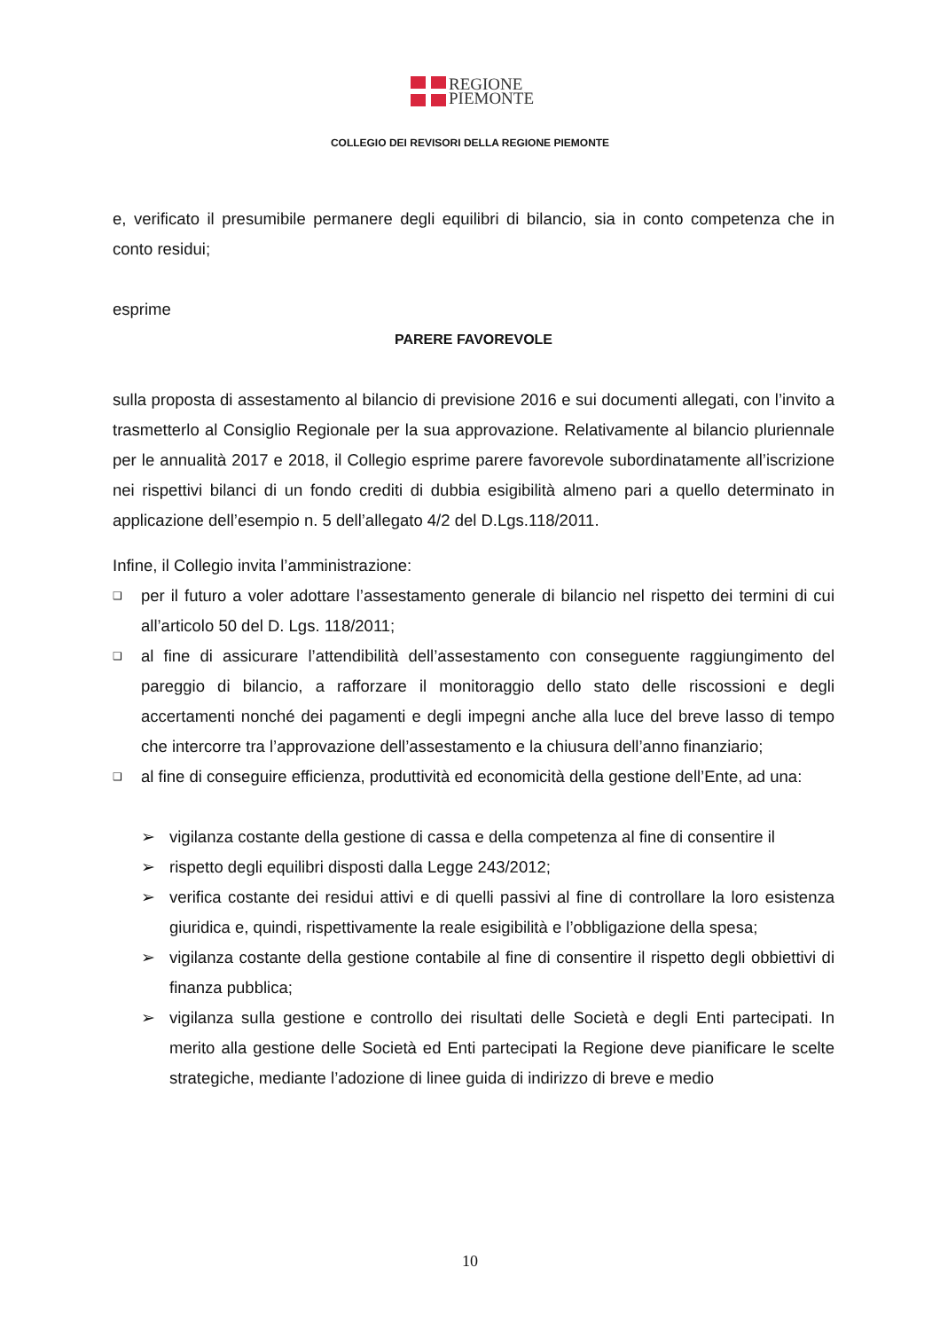REGIONE
PIEMONTE
COLLEGIO DEI REVISORI DELLA REGIONE PIEMONTE
e, verificato il presumibile permanere degli equilibri di bilancio, sia in conto competenza che in conto residui;
esprime
PARERE FAVOREVOLE
sulla proposta di assestamento al bilancio di previsione 2016 e sui documenti allegati, con l’invito a trasmetterlo al Consiglio Regionale per la sua approvazione. Relativamente al bilancio pluriennale per le annualità 2017 e 2018, il Collegio esprime parere favorevole subordinatamente all’iscrizione nei rispettivi bilanci di un fondo crediti di dubbia esigibilità almeno pari a quello determinato in applicazione dell’esempio n. 5 dell’allegato 4/2 del D.Lgs.118/2011.
Infine, il Collegio invita l’amministrazione:
❑
per il futuro a voler adottare l’assestamento generale di bilancio nel rispetto dei termini di cui all’articolo 50 del D. Lgs. 118/2011;
❑
al fine di assicurare l’attendibilità dell’assestamento con conseguente raggiungimento del pareggio di bilancio, a rafforzare il monitoraggio dello stato delle riscossioni e degli accertamenti nonché dei pagamenti e degli impegni anche alla luce del breve lasso di tempo che intercorre tra l’approvazione dell’assestamento e la chiusura dell’anno finanziario;
❑
al fine di conseguire efficienza, produttività ed economicità della gestione dell’Ente, ad una:
➢ vigilanza costante della gestione di cassa e della competenza al fine di consentire il
➢ rispetto degli equilibri disposti dalla Legge 243/2012;
➢ verifica costante dei residui attivi e di quelli passivi al fine di controllare la loro esistenza giuridica e, quindi, rispettivamente la reale esigibilità e l’obbligazione della spesa;
➢ vigilanza costante della gestione contabile al fine di consentire il rispetto degli obbiettivi di finanza pubblica;
➢ vigilanza sulla gestione e controllo dei risultati delle Società e degli Enti partecipati. In merito alla gestione delle Società ed Enti partecipati la Regione deve pianificare le scelte strategiche, mediante l’adozione di linee guida di indirizzo di breve e medio
10